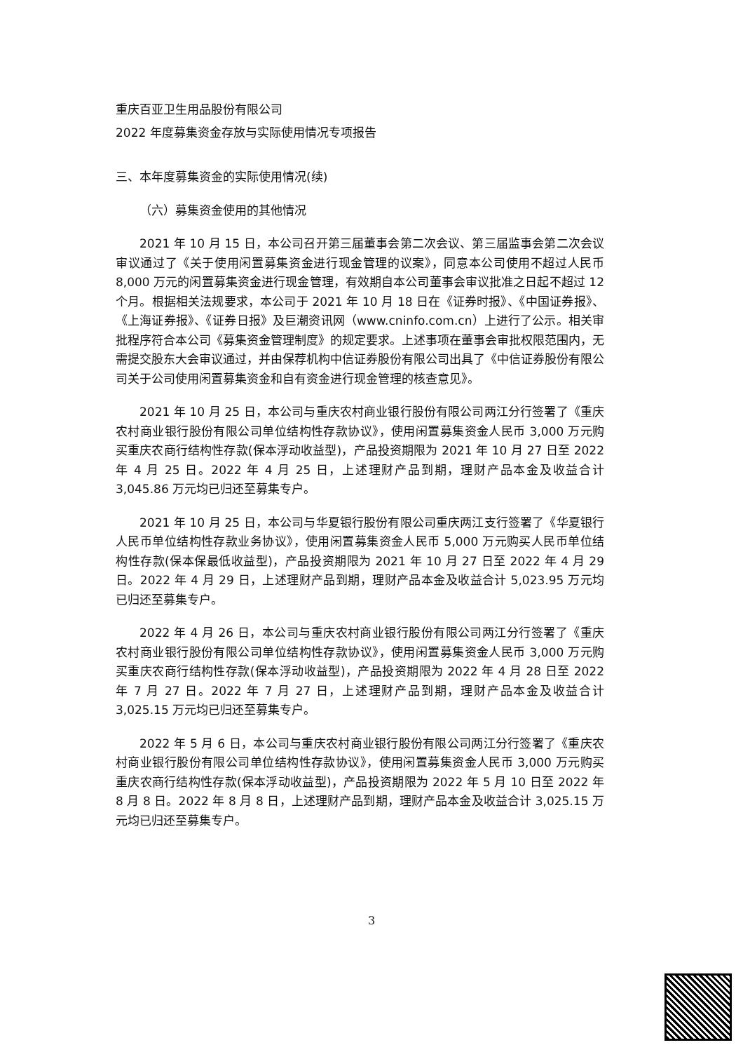重庆百亚卫生用品股份有限公司
2022 年度募集资金存放与实际使用情况专项报告
三、本年度募集资金的实际使用情况(续)
（六）募集资金使用的其他情况
2021 年 10 月 15 日，本公司召开第三届董事会第二次会议、第三届监事会第二次会议审议通过了《关于使用闲置募集资金进行现金管理的议案》，同意本公司使用不超过人民币 8,000 万元的闲置募集资金进行现金管理，有效期自本公司董事会审议批准之日起不超过 12 个月。根据相关法规要求，本公司于 2021 年 10 月 18 日在《证券时报》、《中国证券报》、《上海证券报》、《证券日报》及巨潮资讯网（www.cninfo.com.cn）上进行了公示。相关审批程序符合本公司《募集资金管理制度》的规定要求。上述事项在董事会审批权限范围内，无需提交股东大会审议通过，并由保荐机构中信证券股份有限公司出具了《中信证券股份有限公司关于公司使用闲置募集资金和自有资金进行现金管理的核查意见》。
2021 年 10 月 25 日，本公司与重庆农村商业银行股份有限公司两江分行签署了《重庆农村商业银行股份有限公司单位结构性存款协议》，使用闲置募集资金人民币 3,000 万元购买重庆农商行结构性存款(保本浮动收益型)，产品投资期限为 2021 年 10 月 27 日至 2022 年 4 月 25 日。2022 年 4 月 25 日，上述理财产品到期，理财产品本金及收益合计 3,045.86 万元均已归还至募集专户。
2021 年 10 月 25 日，本公司与华夏银行股份有限公司重庆两江支行签署了《华夏银行人民币单位结构性存款业务协议》，使用闲置募集资金人民币 5,000 万元购买人民币单位结构性存款(保本保最低收益型)，产品投资期限为 2021 年 10 月 27 日至 2022 年 4 月 29 日。2022 年 4 月 29 日，上述理财产品到期，理财产品本金及收益合计 5,023.95 万元均已归还至募集专户。
2022 年 4 月 26 日，本公司与重庆农村商业银行股份有限公司两江分行签署了《重庆农村商业银行股份有限公司单位结构性存款协议》，使用闲置募集资金人民币 3,000 万元购买重庆农商行结构性存款(保本浮动收益型)，产品投资期限为 2022 年 4 月 28 日至 2022 年 7 月 27 日。2022 年 7 月 27 日，上述理财产品到期，理财产品本金及收益合计 3,025.15 万元均已归还至募集专户。
2022 年 5 月 6 日，本公司与重庆农村商业银行股份有限公司两江分行签署了《重庆农村商业银行股份有限公司单位结构性存款协议》，使用闲置募集资金人民币 3,000 万元购买重庆农商行结构性存款(保本浮动收益型)，产品投资期限为 2022 年 5 月 10 日至 2022 年 8 月 8 日。2022 年 8 月 8 日，上述理财产品到期，理财产品本金及收益合计 3,025.15 万元均已归还至募集专户。
3